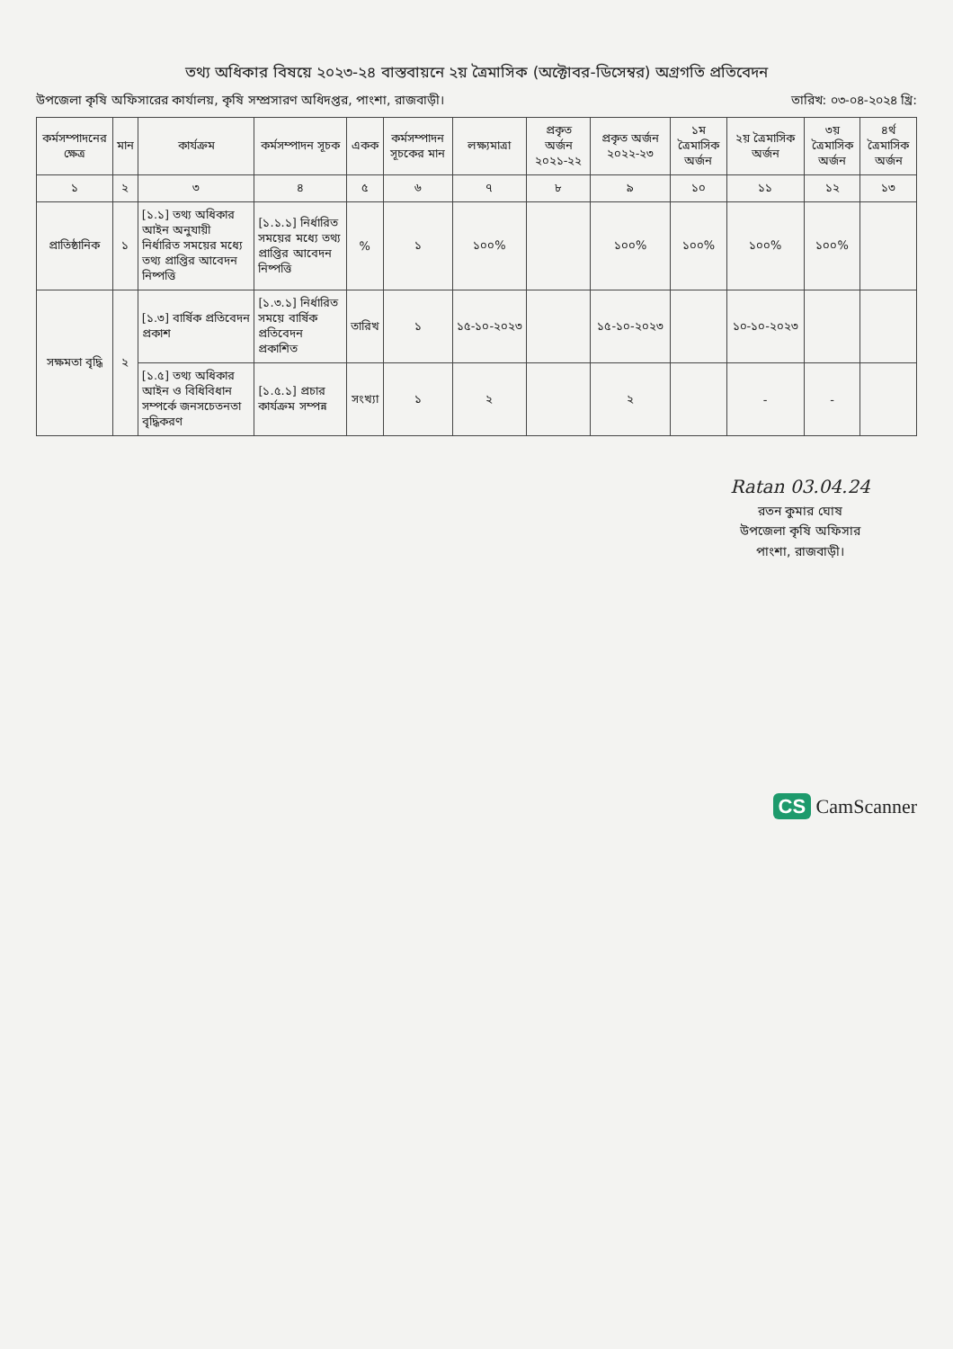তথ্য অধিকার বিষয়ে ২০২৩-২৪ বাস্তবায়নে ২য় ত্রৈমাসিক (অক্টোবর-ডিসেম্বর) অগ্রগতি প্রতিবেদন
উপজেলা কৃষি অফিসারের কার্যালয়, কৃষি সম্প্রসারণ অধিদপ্তর, পাংশা, রাজবাড়ী। তারিখ: ০৩-০৪-২০২৪ খ্রি:
| কর্মসম্পাদনের ক্ষেত্র | মান | কার্যক্রম | কর্মসম্পাদন সূচক | একক | কর্মসম্পাদন সূচকের মান | লক্ষ্যমাত্রা | প্রকৃত অর্জন ২০২১-২২ | প্রকৃত অর্জন ২০২২-২৩ | ১ম ত্রৈমাসিক অর্জন | ২য় ত্রৈমাসিক অর্জন | ৩য় ত্রৈমাসিক অর্জন | ৪র্থ ত্রৈমাসিক অর্জন |
| --- | --- | --- | --- | --- | --- | --- | --- | --- | --- | --- | --- | --- |
| ১ | ২ | ৩ | ৪ | ৫ | ৬ | ৭ | ৮ | ৯ | ১০ | ১১ | ১২ | ১৩ |
| প্রাতিষ্ঠানিক | ১ | [১.১] তথ্য অধিকার আইন অনুযায়ী নির্ধারিত সময়ের মধ্যে তথ্য প্রাপ্তির আবেদন নিষ্পত্তি | [১.১.১] নির্ধারিত সময়ের মধ্যে তথ্য প্রাপ্তির আবেদন নিষ্পত্তি | % | ১ | ১০০% | | ১০০% | ১০০% | ১০০% | ১০০% | |
| সক্ষমতা বৃদ্ধি | ২ | [১.৩] বার্ষিক প্রতিবেদন প্রকাশ | [১.৩.১] নির্ধারিত সময়ে বার্ষিক প্রতিবেদন প্রকাশিত | তারিখ | ১ | ১৫-১০-২০২৩ | | ১৫-১০-২০২৩ | | ১০-১০-২০২৩ | | |
| | | [১.৫] তথ্য অধিকার আইন ও বিধিবিধান সম্পর্কে জনসচেতনতা বৃদ্ধিকরণ | [১.৫.১] প্রচার কার্যক্রম সম্পন্ন | সংখ্যা | ১ | ২ | | ২ | | - | - | |
Ratan 03.04.24
রতন কুমার ঘোষ
উপজেলা কৃষি অফিসার
পাংশা, রাজবাড়ী।
CS CamScanner